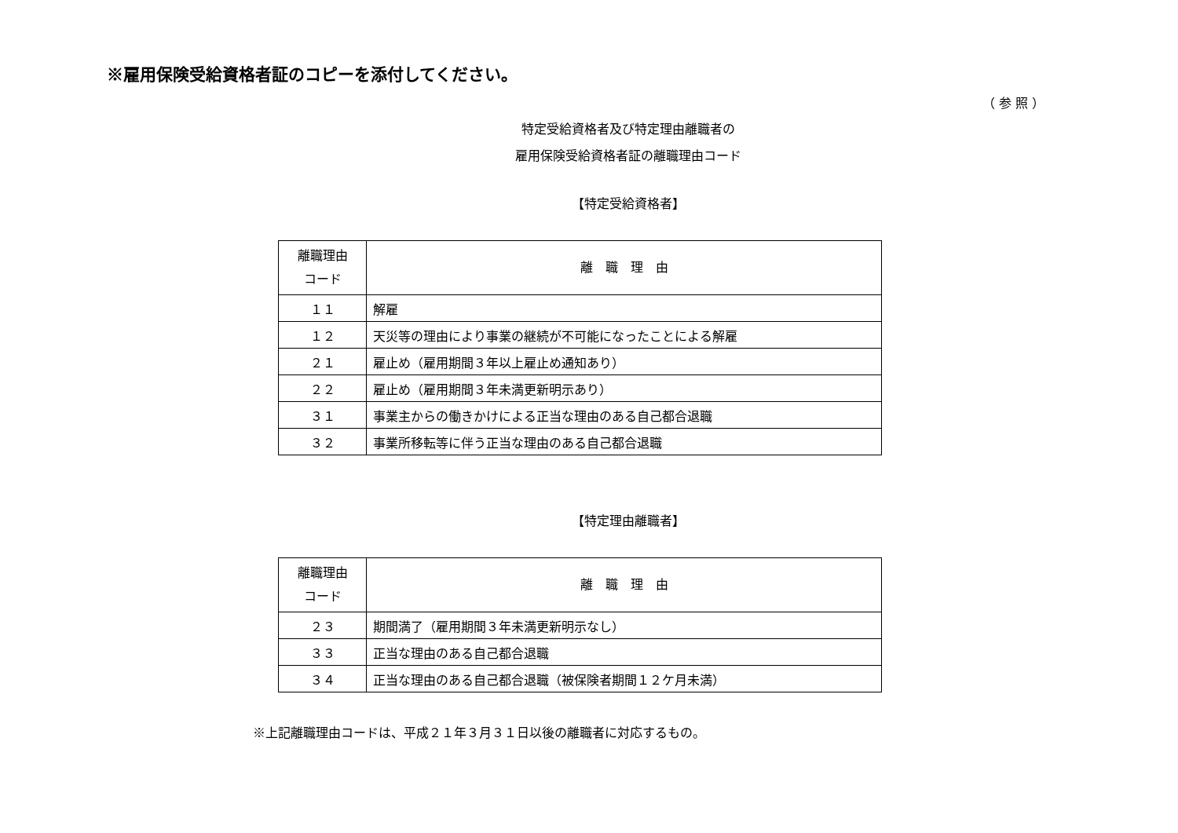※雇用保険受給資格者証のコピーを添付してください。
（ 参 照 ）
特定受給資格者及び特定理由離職者の
雇用保険受給資格者証の離職理由コード
【特定受給資格者】
| 離職理由 コード | 離 職 理 由 |
| --- | --- |
| １１ | 解雇 |
| １２ | 天災等の理由により事業の継続が不可能になったことによる解雇 |
| ２１ | 雇止め（雇用期間３年以上雇止め通知あり） |
| ２２ | 雇止め（雇用期間３年未満更新明示あり） |
| ３１ | 事業主からの働きかけによる正当な理由のある自己都合退職 |
| ３２ | 事業所移転等に伴う正当な理由のある自己都合退職 |
【特定理由離職者】
| 離職理由 コード | 離 職 理 由 |
| --- | --- |
| ２３ | 期間満了（雇用期間３年未満更新明示なし） |
| ３３ | 正当な理由のある自己都合退職 |
| ３４ | 正当な理由のある自己都合退職（被保険者期間１２ケ月未満） |
※上記離職理由コードは、平成２１年３月３１日以後の離職者に対応するもの。